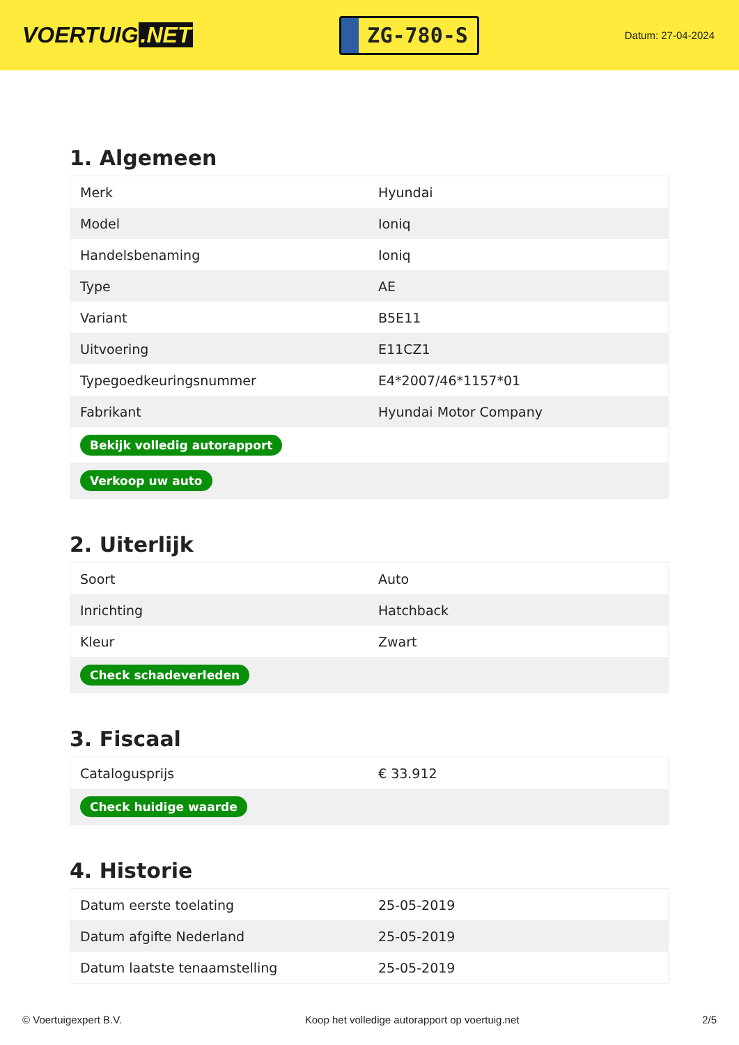VOERTUIG.NET
ZG-780-S
Datum: 27-04-2024
1. Algemeen
| Merk | Hyundai |
| Model | Ioniq |
| Handelsbenaming | Ioniq |
| Type | AE |
| Variant | B5E11 |
| Uitvoering | E11CZ1 |
| Typegoedkeuringsnummer | E4*2007/46*1157*01 |
| Fabrikant | Hyundai Motor Company |
| Bekijk volledig autorapport | |
| Verkoop uw auto | |
2. Uiterlijk
| Soort | Auto |
| Inrichting | Hatchback |
| Kleur | Zwart |
| Check schadeverleden | |
3. Fiscaal
| Catalogusprijs | € 33.912 |
| Check huidige waarde | |
4. Historie
| Datum eerste toelating | 25-05-2019 |
| Datum afgifte Nederland | 25-05-2019 |
| Datum laatste tenaamstelling | 25-05-2019 |
© Voertuigexpert B.V. Koop het volledige autorapport op voertuig.net 2/5